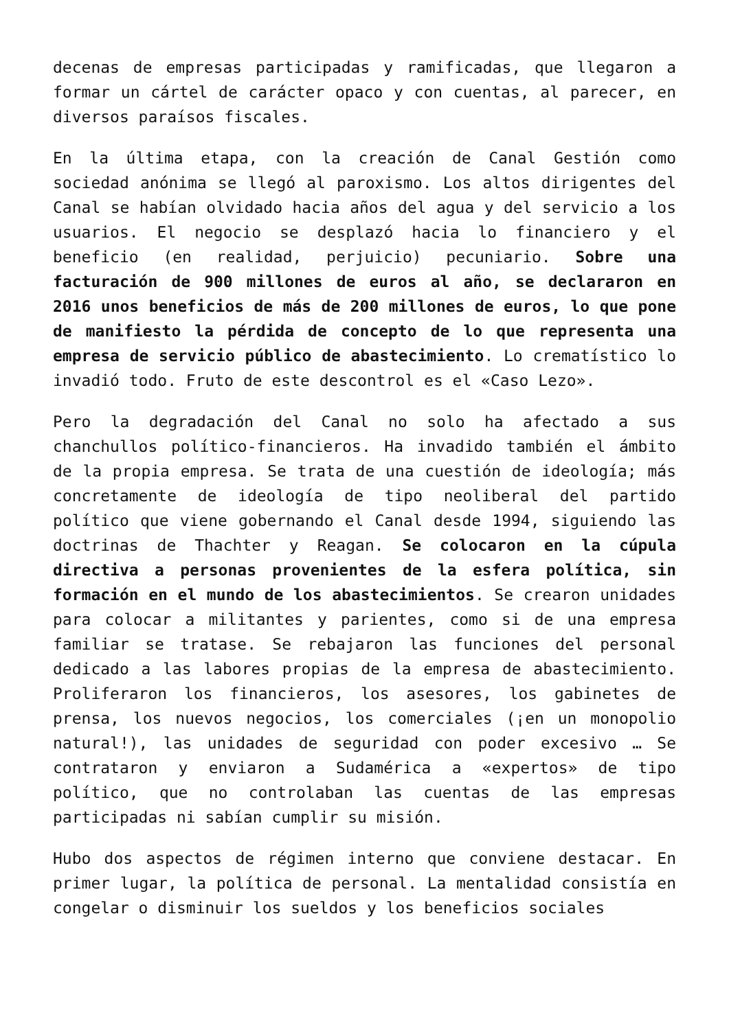decenas de empresas participadas y ramificadas, que llegaron a formar un cártel de carácter opaco y con cuentas, al parecer, en diversos paraísos fiscales.
En la última etapa, con la creación de Canal Gestión como sociedad anónima se llegó al paroxismo. Los altos dirigentes del Canal se habían olvidado hacia años del agua y del servicio a los usuarios. El negocio se desplazó hacia lo financiero y el beneficio (en realidad, perjuicio) pecuniario. Sobre una facturación de 900 millones de euros al año, se declararon en 2016 unos beneficios de más de 200 millones de euros, lo que pone de manifiesto la pérdida de concepto de lo que representa una empresa de servicio público de abastecimiento. Lo crematístico lo invadió todo. Fruto de este descontrol es el «Caso Lezo».
Pero la degradación del Canal no solo ha afectado a sus chanchullos político-financieros. Ha invadido también el ámbito de la propia empresa. Se trata de una cuestión de ideología; más concretamente de ideología de tipo neoliberal del partido político que viene gobernando el Canal desde 1994, siguiendo las doctrinas de Thachter y Reagan. Se colocaron en la cúpula directiva a personas provenientes de la esfera política, sin formación en el mundo de los abastecimientos. Se crearon unidades para colocar a militantes y parientes, como si de una empresa familiar se tratase. Se rebajaron las funciones del personal dedicado a las labores propias de la empresa de abastecimiento. Proliferaron los financieros, los asesores, los gabinetes de prensa, los nuevos negocios, los comerciales (¡en un monopolio natural!), las unidades de seguridad con poder excesivo … Se contrataron y enviaron a Sudamérica a «expertos» de tipo político, que no controlaban las cuentas de las empresas participadas ni sabían cumplir su misión.
Hubo dos aspectos de régimen interno que conviene destacar. En primer lugar, la política de personal. La mentalidad consistía en congelar o disminuir los sueldos y los beneficios sociales